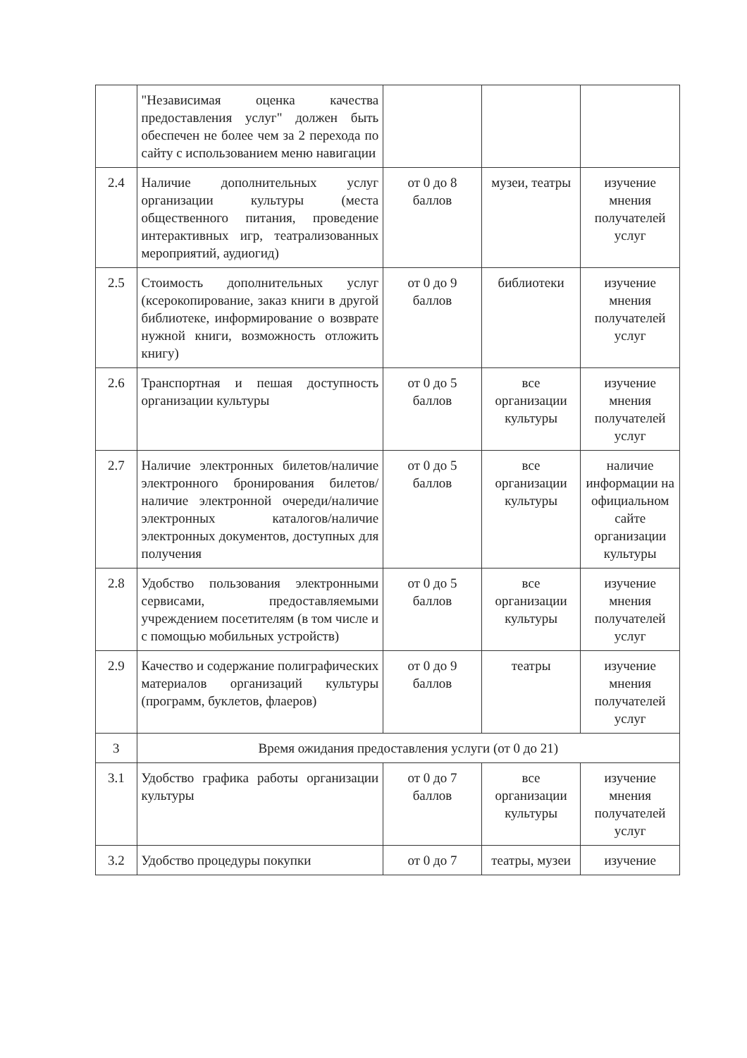| | "Независимая оценка качества предоставления услуг" должен быть обеспечен не более чем за 2 перехода по сайту с использованием меню навигации | | | |
| 2.4 | Наличие дополнительных услуг организации культуры (места общественного питания, проведение интерактивных игр, театрализованных мероприятий, аудиогид) | от 0 до 8 баллов | музеи, театры | изучение мнения получателей услуг |
| 2.5 | Стоимость дополнительных услуг (ксерокопирование, заказ книги в другой библиотеке, информирование о возврате нужной книги, возможность отложить книгу) | от 0 до 9 баллов | библиотеки | изучение мнения получателей услуг |
| 2.6 | Транспортная и пешая доступность организации культуры | от 0 до 5 баллов | все организации культуры | изучение мнения получателей услуг |
| 2.7 | Наличие электронных билетов/наличие электронного бронирования билетов/наличие электронной очереди/наличие электронных каталогов/наличие электронных документов, доступных для получения | от 0 до 5 баллов | все организации культуры | наличие информации на официальном сайте организации культуры |
| 2.8 | Удобство пользования электронными сервисами, предоставляемыми учреждением посетителям (в том числе и с помощью мобильных устройств) | от 0 до 5 баллов | все организации культуры | изучение мнения получателей услуг |
| 2.9 | Качество и содержание полиграфических материалов организаций культуры (программ, буклетов, флаеров) | от 0 до 9 баллов | театры | изучение мнения получателей услуг |
| 3 | Время ожидания предоставления услуги (от 0 до 21) | | | |
| 3.1 | Удобство графика работы организации культуры | от 0 до 7 баллов | все организации культуры | изучение мнения получателей услуг |
| 3.2 | Удобство процедуры покупки | от 0 до 7 | театры, музеи | изучение |